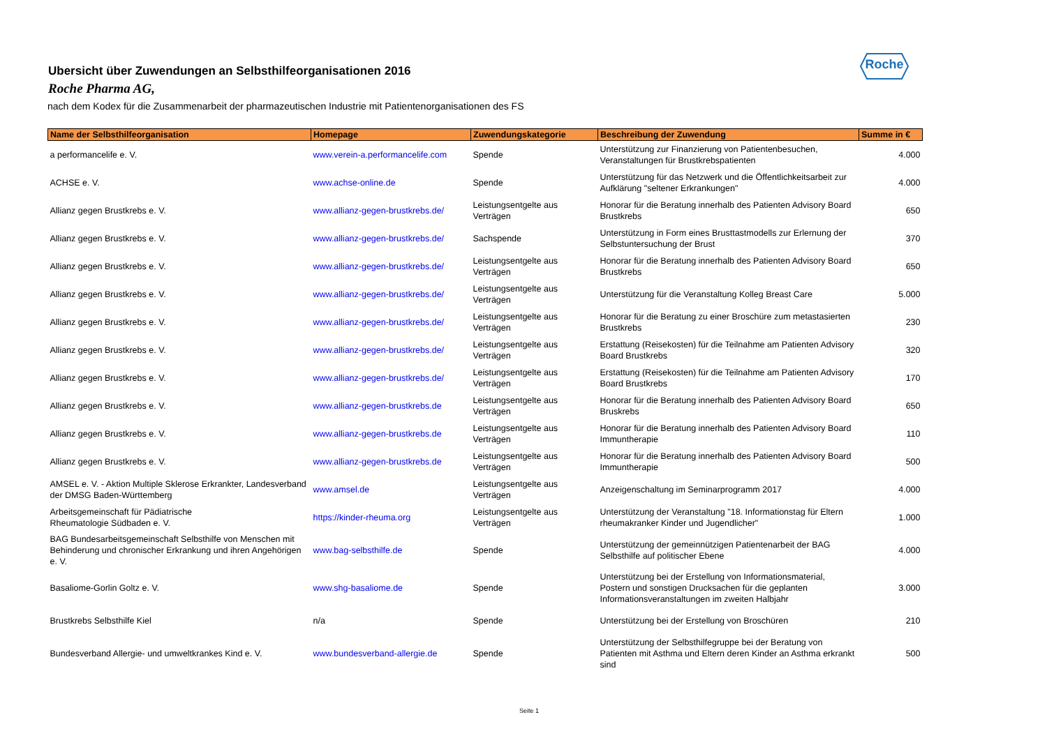Roche
Ubersicht über Zuwendungen an Selbsthilfeorganisationen 2016
Roche Pharma AG,
nach dem Kodex für die Zusammenarbeit der pharmazeutischen Industrie mit Patientenorganisationen des FS
| Name der Selbsthilfeorganisation | Homepage | Zuwendungskategorie | Beschreibung der Zuwendung | Summe in € |
| --- | --- | --- | --- | --- |
| a performancelife e. V. | www.verein-a.performancelife.com | Spende | Unterstützung zur Finanzierung von Patientenbesuchen, Veranstaltungen für Brustkrebspatienten | 4.000 |
| ACHSE e. V. | www.achse-online.de | Spende | Unterstützung für das Netzwerk und die Öffentlichkeitsarbeit zur Aufklärung "seltener Erkrankungen" | 4.000 |
| Allianz gegen Brustkrebs e. V. | www.allianz-gegen-brustkrebs.de/ | Leistungsentgelte aus Verträgen | Honorar für die Beratung innerhalb des Patienten Advisory Board Brustkrebs | 650 |
| Allianz gegen Brustkrebs e. V. | www.allianz-gegen-brustkrebs.de/ | Sachspende | Unterstützung in Form eines Brusttastmodells zur Erlernung der Selbstuntersuchung der Brust | 370 |
| Allianz gegen Brustkrebs e. V. | www.allianz-gegen-brustkrebs.de/ | Leistungsentgelte aus Verträgen | Honorar für die Beratung innerhalb des Patienten Advisory Board Brustkrebs | 650 |
| Allianz gegen Brustkrebs e. V. | www.allianz-gegen-brustkrebs.de/ | Leistungsentgelte aus Verträgen | Unterstützung für die Veranstaltung Kolleg Breast Care | 5.000 |
| Allianz gegen Brustkrebs e. V. | www.allianz-gegen-brustkrebs.de/ | Leistungsentgelte aus Verträgen | Honorar für die Beratung zu einer Broschüre zum metastasierten Brustkrebs | 230 |
| Allianz gegen Brustkrebs e. V. | www.allianz-gegen-brustkrebs.de/ | Leistungsentgelte aus Verträgen | Erstattung (Reisekosten) für die Teilnahme am Patienten Advisory Board Brustkrebs | 320 |
| Allianz gegen Brustkrebs e. V. | www.allianz-gegen-brustkrebs.de/ | Leistungsentgelte aus Verträgen | Erstattung (Reisekosten) für die Teilnahme am Patienten Advisory Board Brustkrebs | 170 |
| Allianz gegen Brustkrebs e. V. | www.allianz-gegen-brustkrebs.de | Leistungsentgelte aus Verträgen | Honorar für die Beratung innerhalb des Patienten Advisory Board Bruskrebs | 650 |
| Allianz gegen Brustkrebs e. V. | www.allianz-gegen-brustkrebs.de | Leistungsentgelte aus Verträgen | Honorar für die Beratung innerhalb des Patienten Advisory Board Immuntherapie | 110 |
| Allianz gegen Brustkrebs e. V. | www.allianz-gegen-brustkrebs.de | Leistungsentgelte aus Verträgen | Honorar für die Beratung innerhalb des Patienten Advisory Board Immuntherapie | 500 |
| AMSEL e. V. - Aktion Multiple Sklerose Erkrankter, Landesverband der DMSG Baden-Württemberg | www.amsel.de | Leistungsentgelte aus Verträgen | Anzeigenschaltung im Seminarprogramm 2017 | 4.000 |
| Arbeitsgemeinschaft für Pädiatrische Rheumatologie Südbaden e. V. | https://kinder-rheuma.org | Leistungsentgelte aus Verträgen | Unterstützung der Veranstaltung "18. Informationstag für Eltern rheumakranker Kinder und Jugendlicher" | 1.000 |
| BAG Bundesarbeitsgemeinschaft Selbsthilfe von Menschen mit Behinderung und chronischer Erkrankung und ihren Angehörigen e. V. | www.bag-selbsthilfe.de | Spende | Unterstützung der gemeinnützigen Patientenarbeit der BAG Selbsthilfe auf politischer Ebene | 4.000 |
| Basaliome-Gorlin Goltz e. V. | www.shg-basaliome.de | Spende | Unterstützung bei der Erstellung von Informationsmaterial, Postern und sonstigen Drucksachen für die geplanten Informationsveranstaltungen im zweiten Halbjahr | 3.000 |
| Brustkrebs Selbsthilfe Kiel | n/a | Spende | Unterstützung bei der Erstellung von Broschüren | 210 |
| Bundesverband Allergie- und umweltkrankes Kind e. V. | www.bundesverband-allergie.de | Spende | Unterstützung der Selbsthilfegruppe bei der Beratung von Patienten mit Asthma und Eltern deren Kinder an Asthma erkrankt sind | 500 |
Seite 1